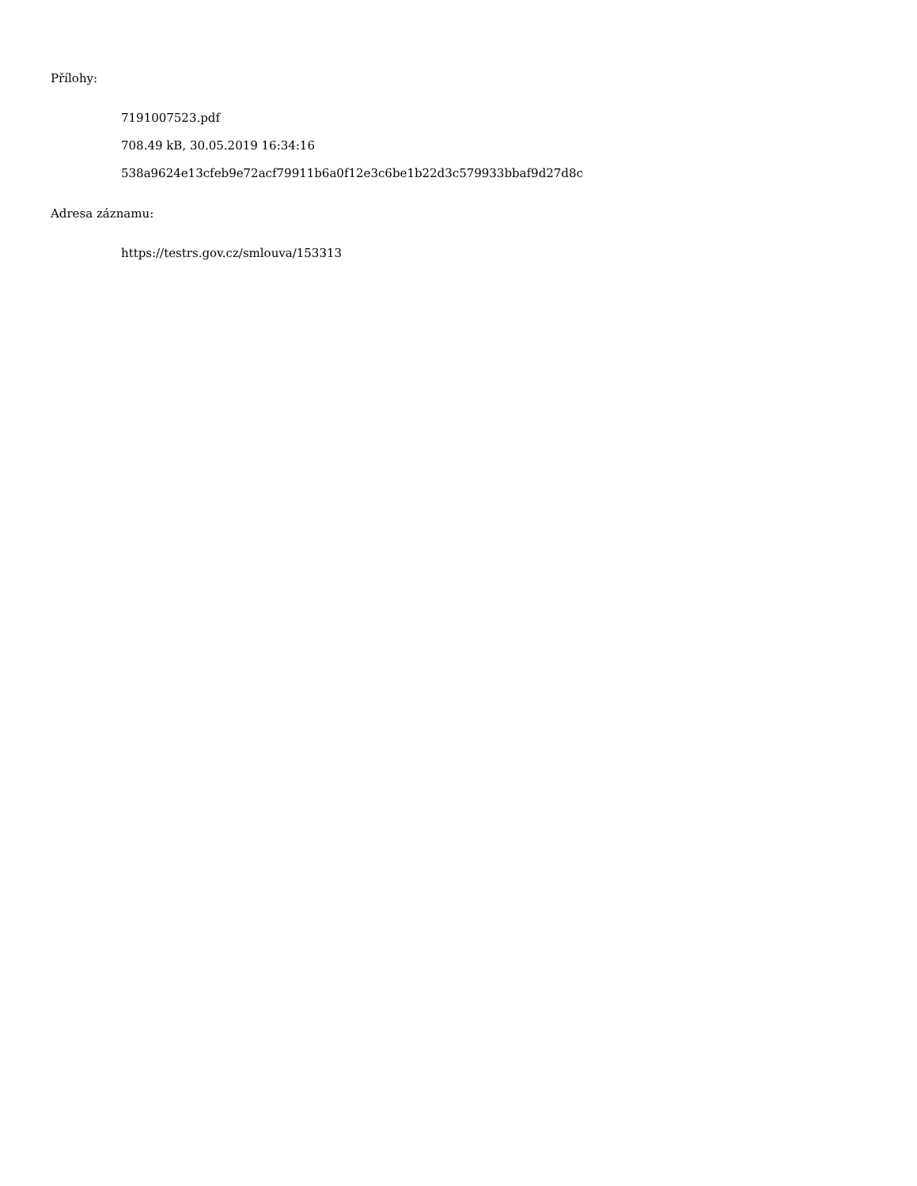Přílohy:
7191007523.pdf
708.49 kB, 30.05.2019 16:34:16
538a9624e13cfeb9e72acf79911b6a0f12e3c6be1b22d3c579933bbaf9d27d8c
Adresa záznamu:
https://testrs.gov.cz/smlouva/153313